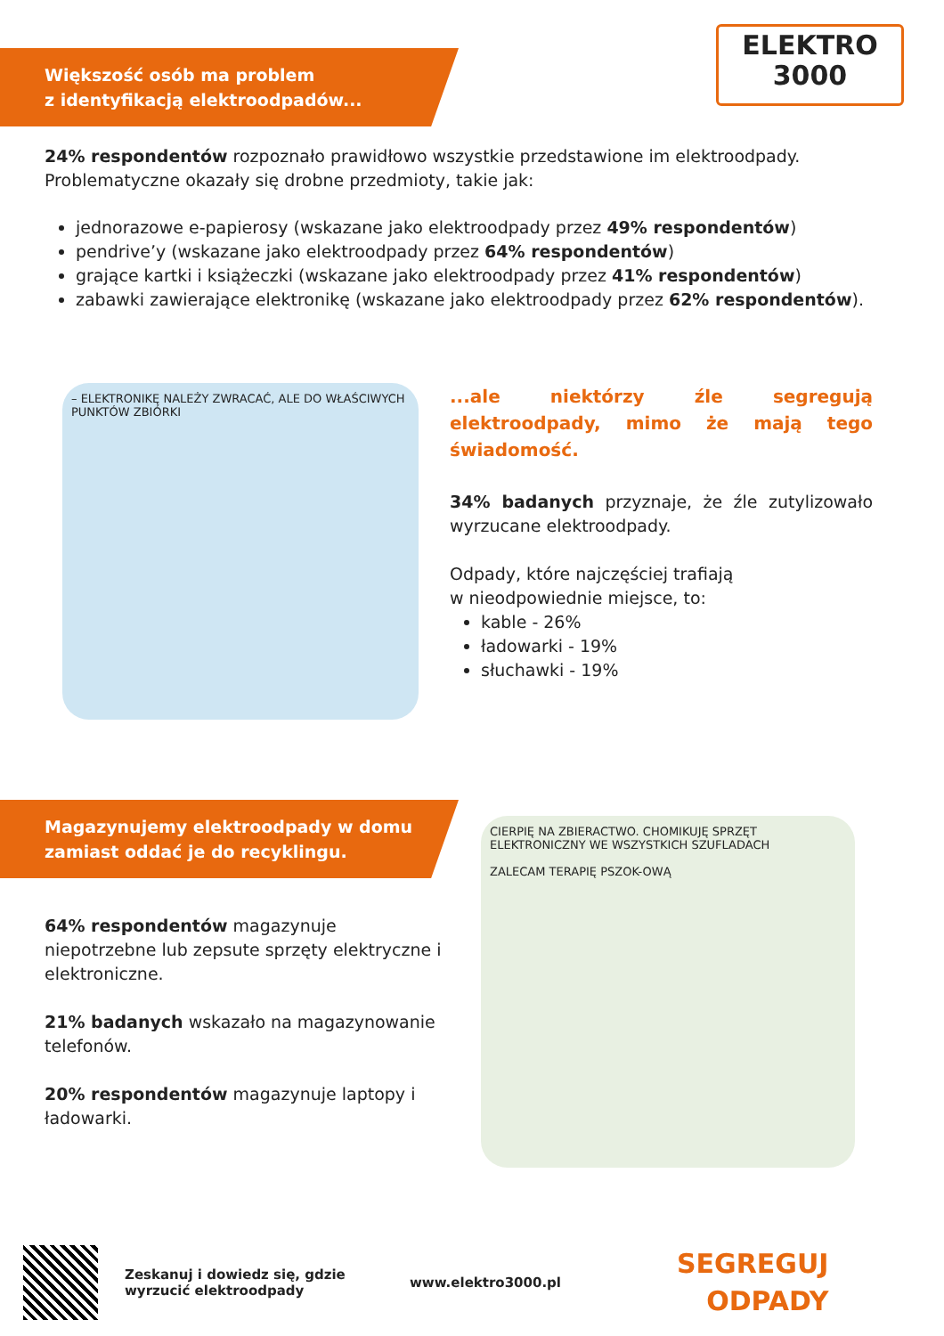ELEKTRO
3000
Większość osób ma problem
z identyfikacją elektroodpadów...
24% respondentów rozpoznało prawidłowo wszystkie przedstawione im elektroodpady. Problematyczne okazały się drobne przedmioty, takie jak:
jednorazowe e-papierosy (wskazane jako elektroodpady przez 49% respondentów)
pendrive’y (wskazane jako elektroodpady przez 64% respondentów)
grające kartki i książeczki (wskazane jako elektroodpady przez 41% respondentów)
zabawki zawierające elektronikę (wskazane jako elektroodpady przez 62% respondentów).
– ELEKTRONIKĘ NALEŻY ZWRACAĆ, ALE DO WŁAŚCIWYCH PUNKTÓW ZBIÓRKI
...ale niektórzy źle segregują elektroodpady, mimo że mają tego świadomość.
34% badanych przyznaje, że źle zutylizowało wyrzucane elektroodpady.
Odpady, które najczęściej trafiają
w nieodpowiednie miejsce, to:
kable - 26%
ładowarki - 19%
słuchawki - 19%
Magazynujemy elektroodpady w domu
zamiast oddać je do recyklingu.
64% respondentów magazynuje niepotrzebne lub zepsute sprzęty elektryczne i elektroniczne.
21% badanych wskazało na magazynowanie telefonów.
20% respondentów magazynuje laptopy i ładowarki.
CIERPIĘ NA ZBIERACTWO. CHOMIKUJĘ SPRZĘT ELEKTRONICZNY WE WSZYSTKICH SZUFLADACH
ZALECAM TERAPIĘ PSZOK-OWĄ
Zeskanuj i dowiedz się, gdzie wyrzucić elektroodpady
www.elektro3000.pl
SEGREGUJ
ODPADY